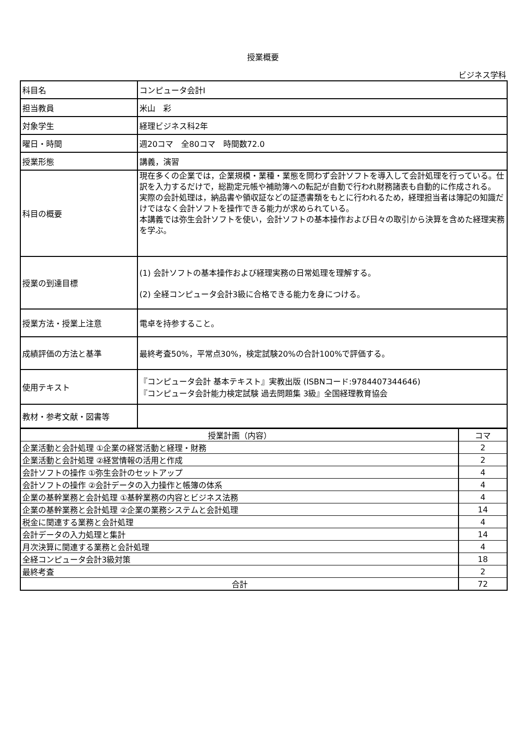授業概要
ビジネス学科
| 科目名 | コンピュータ会計Ⅰ |
| 担当教員 | 米山 彩 |
| 対象学生 | 経理ビジネス科2年 |
| 曜日・時間 | 週20コマ 全80コマ 時間数72.0 |
| 授業形態 | 講義，演習 |
| 科目の概要 | 現在多くの企業では，企業規模・業種・業態を問わず会計ソフトを導入して会計処理を行っている。仕訳を入力するだけで，総勘定元帳や補助簿への転記が自動で行われ財務諸表も自動的に作成される。 実際の会計処理は，納品書や領収証などの証憑書類をもとに行われるため，経理担当者は簿記の知識だけではなく会計ソフトを操作できる能力が求められている。 本講義では弥生会計ソフトを使い，会計ソフトの基本操作および日々の取引から決算を含めた経理実務を学ぶ。 |
| 授業の到達目標 | (1) 会計ソフトの基本操作および経理実務の日常処理を理解する。 (2) 全経コンピュータ会計3級に合格できる能力を身につける。 |
| 授業方法・授業上注意 | 電卓を持参すること。 |
| 成績評価の方法と基準 | 最終考査50%，平常点30%，検定試験20%の合計100%で評価する。 |
| 使用テキスト | 『コンピュータ会計 基本テキスト』実教出版 (ISBNコード:9784407344646) 『コンピュータ会計能力検定試験 過去問題集 3級』全国経理教育協会 |
| 教材・参考文献・図書等 | |
| 授業計画（内容） | コマ |
| --- | --- |
| 企業活動と会計処理 ①企業の経営活動と経理・財務 | 2 |
| 企業活動と会計処理 ②経営情報の活用と作成 | 2 |
| 会計ソフトの操作 ①弥生会計のセットアップ | 4 |
| 会計ソフトの操作 ②会計データの入力操作と帳簿の体系 | 4 |
| 企業の基幹業務と会計処理 ①基幹業務の内容とビジネス法務 | 4 |
| 企業の基幹業務と会計処理 ②企業の業務システムと会計処理 | 14 |
| 税金に関連する業務と会計処理 | 4 |
| 会計データの入力処理と集計 | 14 |
| 月次決算に関連する業務と会計処理 | 4 |
| 全経コンピュータ会計3級対策 | 18 |
| 最終考査 | 2 |
| 合計 | 72 |